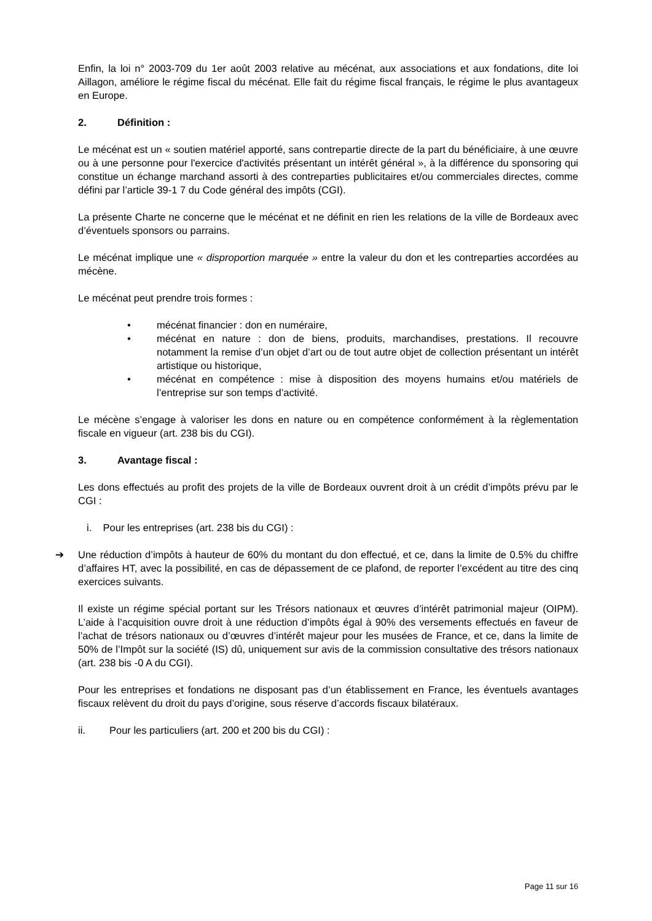Enfin, la loi n° 2003-709 du 1er août 2003 relative au mécénat, aux associations et aux fondations, dite loi Aillagon, améliore le régime fiscal du mécénat. Elle fait du régime fiscal français, le régime le plus avantageux en Europe.
2. Définition :
Le mécénat est un « soutien matériel apporté, sans contrepartie directe de la part du bénéficiaire, à une œuvre ou à une personne pour l'exercice d'activités présentant un intérêt général », à la différence du sponsoring qui constitue un échange marchand assorti à des contreparties publicitaires et/ou commerciales directes, comme défini par l’article 39-1 7 du Code général des impôts (CGI).
La présente Charte ne concerne que le mécénat et ne définit en rien les relations de la ville de Bordeaux avec d’éventuels sponsors ou parrains.
Le mécénat implique une « disproportion marquée » entre la valeur du don et les contreparties accordées au mécène.
Le mécénat peut prendre trois formes :
• mécénat financier : don en numéraire,
• mécénat en nature : don de biens, produits, marchandises, prestations. Il recouvre notamment la remise d’un objet d’art ou de tout autre objet de collection présentant un intérêt artistique ou historique,
• mécénat en compétence : mise à disposition des moyens humains et/ou matériels de l’entreprise sur son temps d’activité.
Le mécène s’engage à valoriser les dons en nature ou en compétence conformément à la règlementation fiscale en vigueur (art. 238 bis du CGI).
3. Avantage fiscal :
Les dons effectués au profit des projets de la ville de Bordeaux ouvrent droit à un crédit d’impôts prévu par le CGI :
i. Pour les entreprises (art. 238 bis du CGI) :
➔ Une réduction d’impôts à hauteur de 60% du montant du don effectué, et ce, dans la limite de 0.5% du chiffre d’affaires HT, avec la possibilité, en cas de dépassement de ce plafond, de reporter l’excédent au titre des cinq exercices suivants.
Il existe un régime spécial portant sur les Trésors nationaux et œuvres d’intérêt patrimonial majeur (OIPM). L’aide à l’acquisition ouvre droit à une réduction d’impôts égal à 90% des versements effectués en faveur de l’achat de trésors nationaux ou d’œuvres d’intérêt majeur pour les musées de France, et ce, dans la limite de 50% de l’Impôt sur la société (IS) dû, uniquement sur avis de la commission consultative des trésors nationaux (art. 238 bis -0 A du CGI).
Pour les entreprises et fondations ne disposant pas d’un établissement en France, les éventuels avantages fiscaux relèvent du droit du pays d’origine, sous réserve d’accords fiscaux bilatéraux.
ii. Pour les particuliers (art. 200 et 200 bis du CGI) :
Page 11 sur 16